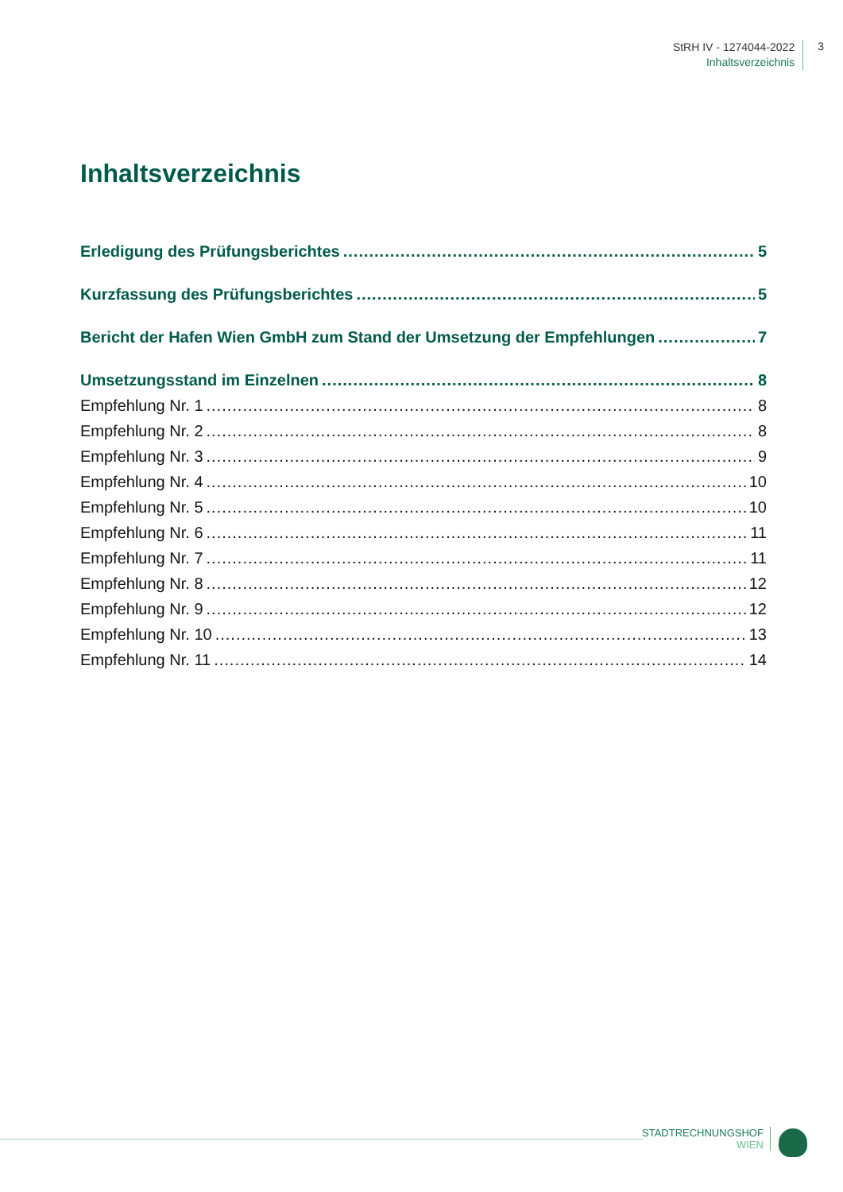StRH IV - 1274044-2022
Inhaltsverzeichnis
3
Inhaltsverzeichnis
Erledigung des Prüfungsberichtes 5
Kurzfassung des Prüfungsberichtes 5
Bericht der Hafen Wien GmbH zum Stand der Umsetzung der Empfehlungen 7
Umsetzungsstand im Einzelnen 8
Empfehlung Nr. 1 8
Empfehlung Nr. 2 8
Empfehlung Nr. 3 9
Empfehlung Nr. 4 10
Empfehlung Nr. 5 10
Empfehlung Nr. 6 11
Empfehlung Nr. 7 11
Empfehlung Nr. 8 12
Empfehlung Nr. 9 12
Empfehlung Nr. 10 13
Empfehlung Nr. 11 14
STADTRECHNUNGSHOF
WIEN